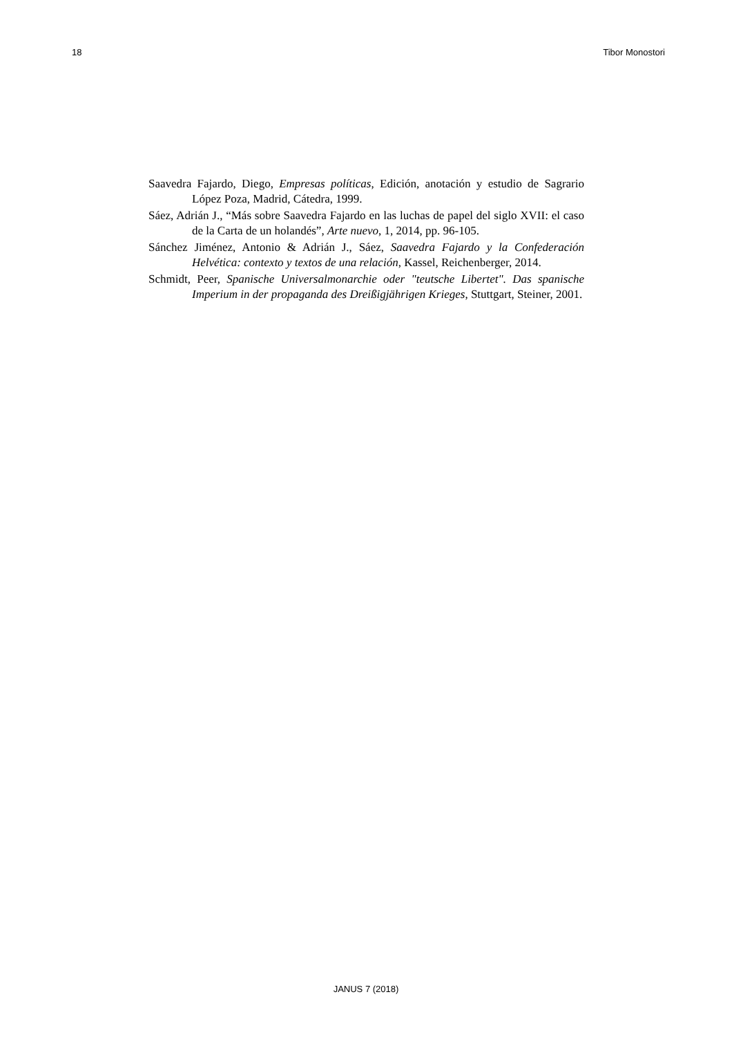18 Tibor Monostori
Saavedra Fajardo, Diego, Empresas políticas, Edición, anotación y estudio de Sagrario López Poza, Madrid, Cátedra, 1999.
Sáez, Adrián J., “Más sobre Saavedra Fajardo en las luchas de papel del siglo XVII: el caso de la Carta de un holandés”, Arte nuevo, 1, 2014, pp. 96-105.
Sánchez Jiménez, Antonio & Adrián J., Sáez, Saavedra Fajardo y la Confederación Helvética: contexto y textos de una relación, Kassel, Reichenberger, 2014.
Schmidt, Peer, Spanische Universalmonarchie oder "teutsche Libertet". Das spanische Imperium in der propaganda des Dreißigjährigen Krieges, Stuttgart, Steiner, 2001.
JANUS 7 (2018)